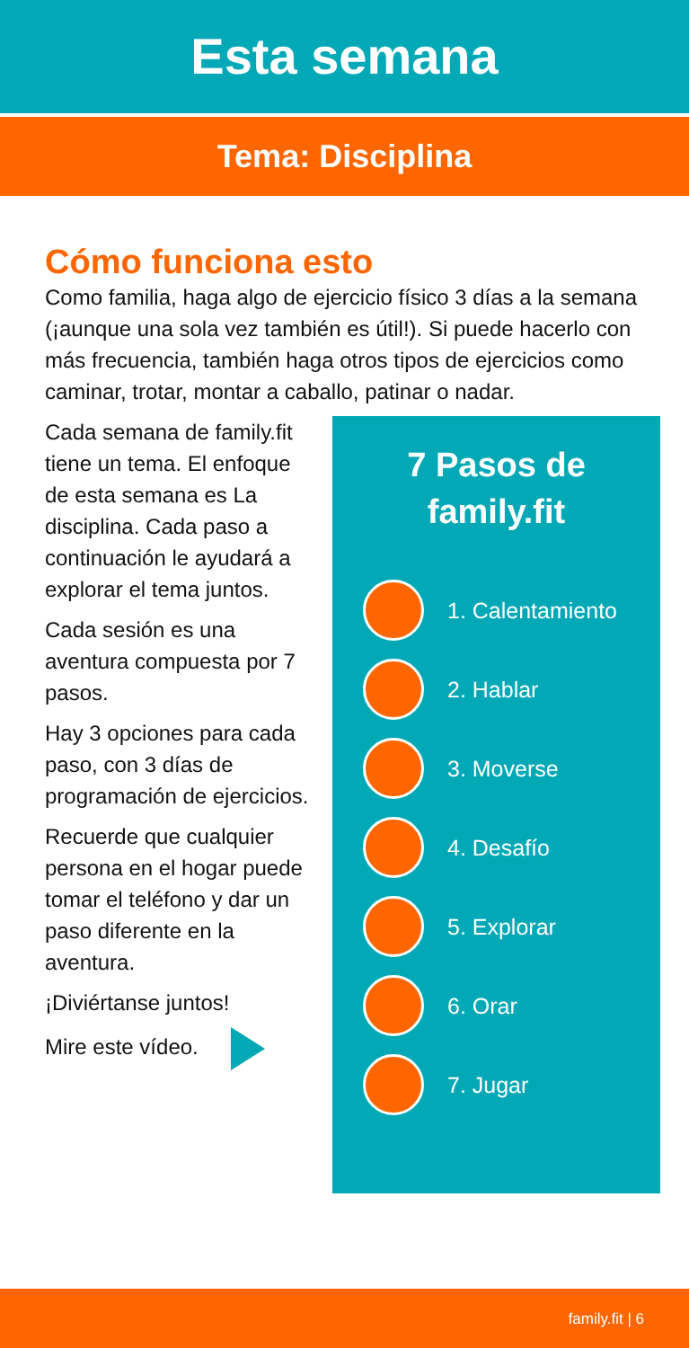Esta semana
Tema: Disciplina
Cómo funciona esto
Como familia, haga algo de ejercicio físico 3 días a la semana (¡aunque una sola vez también es útil!). Si puede hacerlo con más frecuencia, también haga otros tipos de ejercicios como caminar, trotar, montar a caballo, patinar o nadar.
Cada semana de family.fit tiene un tema. El enfoque de esta semana es La disciplina. Cada paso a continuación le ayudará a explorar el tema juntos.
Cada sesión es una aventura compuesta por 7 pasos.
Hay 3 opciones para cada paso, con 3 días de programación de ejercicios.
Recuerde que cualquier persona en el hogar puede tomar el teléfono y dar un paso diferente en la aventura.
¡Diviértanse juntos!
Mire este vídeo.
7 Pasos de
family.fit
1. Calentamiento
2. Hablar
3. Moverse
4. Desafío
5. Explorar
6. Orar
7. Jugar
family.fit | 6